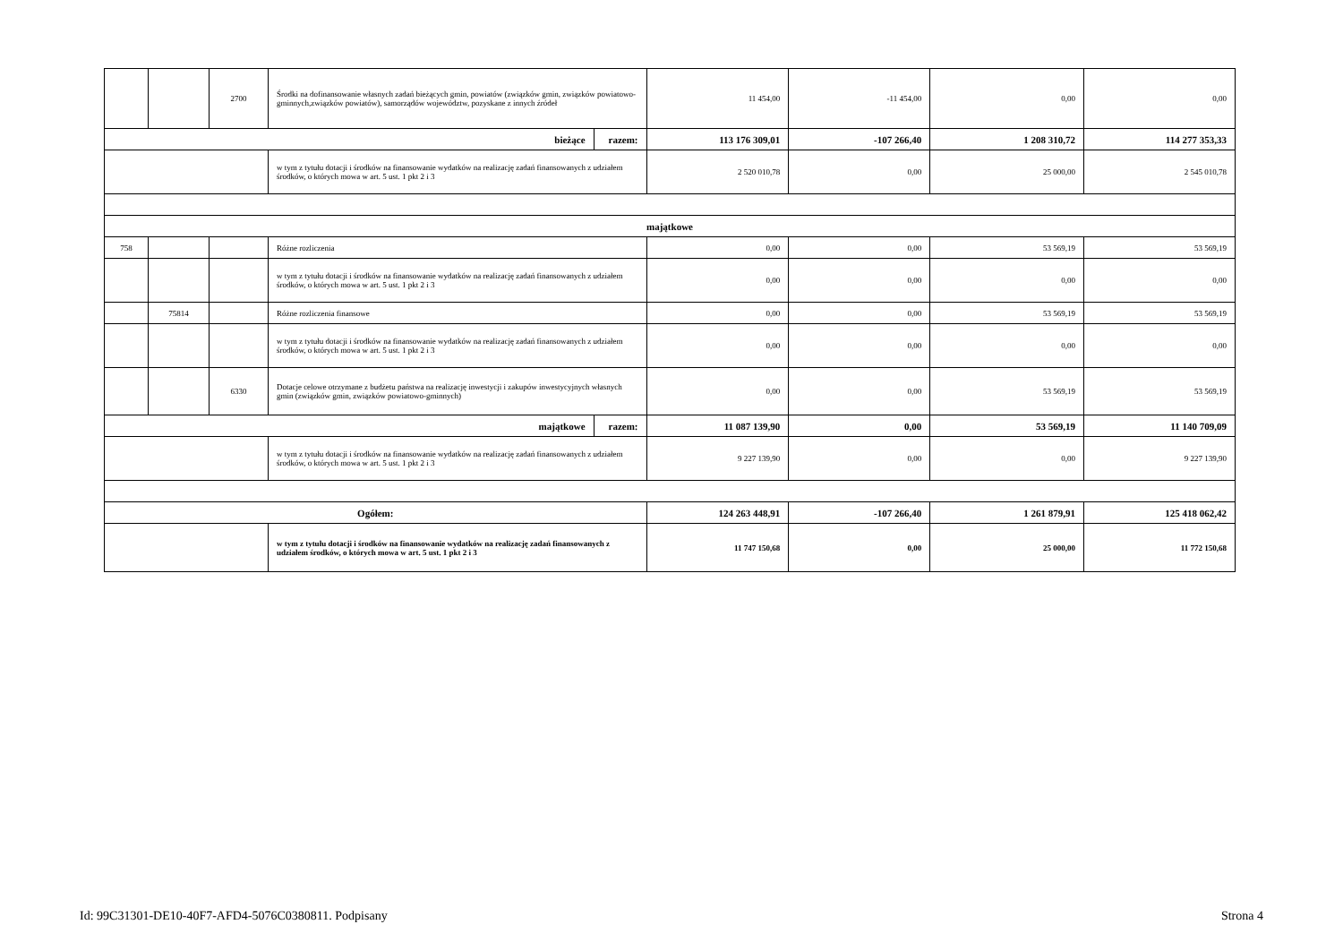| | | 2700 | Środki na dofinansowanie własnych zadań bieżących gmin, powiatów (związków gmin, związków powiatowo-gminnych,związków powiatów), samorządów województw, pozyskane z innych źródeł | | 11 454,00 | -11 454,00 | 0,00 | 0,00 |
| bieżące | | | | razem: | 113 176 309,01 | -107 266,40 | 1 208 310,72 | 114 277 353,33 |
| | | | w tym z tytułu dotacji i środków na finansowanie wydatków na realizację zadań finansowanych z udziałem środków, o których mowa w art. 5 ust. 1 pkt 2 i 3 | | 2 520 010,78 | 0,00 | 25 000,00 | 2 545 010,78 |
| majątkowe | | | | | | | | |
| 758 | | | Różne rozliczenia | | 0,00 | 0,00 | 53 569,19 | 53 569,19 |
| | | | w tym z tytułu dotacji i środków na finansowanie wydatków na realizację zadań finansowanych z udziałem środków, o których mowa w art. 5 ust. 1 pkt 2 i 3 | | 0,00 | 0,00 | 0,00 | 0,00 |
| | 75814 | | Różne rozliczenia finansowe | | 0,00 | 0,00 | 53 569,19 | 53 569,19 |
| | | | w tym z tytułu dotacji i środków na finansowanie wydatków na realizację zadań finansowanych z udziałem środków, o których mowa w art. 5 ust. 1 pkt 2 i 3 | | 0,00 | 0,00 | 0,00 | 0,00 |
| | | 6330 | Dotacje celowe otrzymane z budżetu państwa na realizację inwestycji i zakupów inwestycyjnych własnych gmin (związków gmin, związków powiatowo-gminnych) | | 0,00 | 0,00 | 53 569,19 | 53 569,19 |
| majątkowe | | | | razem: | 11 087 139,90 | 0,00 | 53 569,19 | 11 140 709,09 |
| | | | w tym z tytułu dotacji i środków na finansowanie wydatków na realizację zadań finansowanych z udziałem środków, o których mowa w art. 5 ust. 1 pkt 2 i 3 | | 9 227 139,90 | 0,00 | 0,00 | 9 227 139,90 |
| Ogółem: | | | | | 124 263 448,91 | -107 266,40 | 1 261 879,91 | 125 418 062,42 |
| | | | w tym z tytułu dotacji i środków na finansowanie wydatków na realizację zadań finansowanych z udziałem środków, o których mowa w art. 5 ust. 1 pkt 2 i 3 | | 11 747 150,68 | 0,00 | 25 000,00 | 11 772 150,68 |
Id: 99C31301-DE10-40F7-AFD4-5076C0380811. Podpisany Strona 4